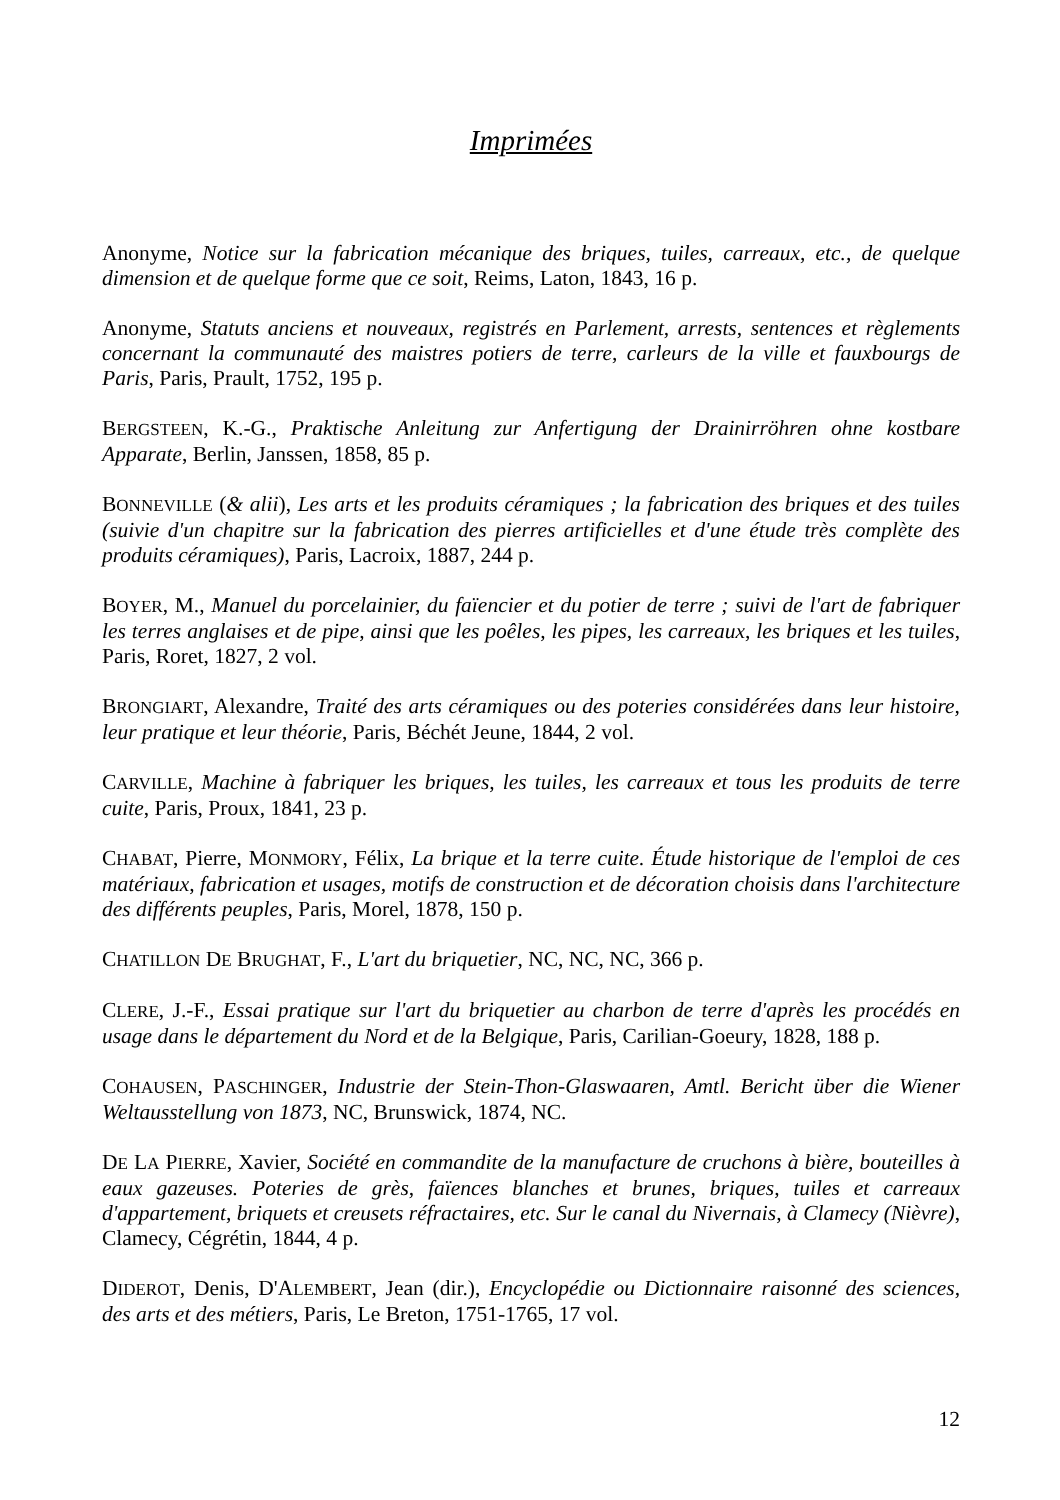Imprimées
Anonyme, Notice sur la fabrication mécanique des briques, tuiles, carreaux, etc., de quelque dimension et de quelque forme que ce soit, Reims, Laton, 1843, 16 p.
Anonyme, Statuts anciens et nouveaux, registrés en Parlement, arrests, sentences et règlements concernant la communauté des maistres potiers de terre, carleurs de la ville et fauxbourgs de Paris, Paris, Prault, 1752, 195 p.
BERGSTEEN, K.-G., Praktische Anleitung zur Anfertigung der Drainirröhren ohne kostbare Apparate, Berlin, Janssen, 1858, 85 p.
BONNEVILLE (& alii), Les arts et les produits céramiques ; la fabrication des briques et des tuiles (suivie d'un chapitre sur la fabrication des pierres artificielles et d'une étude très complète des produits céramiques), Paris, Lacroix, 1887, 244 p.
BOYER, M., Manuel du porcelainier, du faïencier et du potier de terre ; suivi de l'art de fabriquer les terres anglaises et de pipe, ainsi que les poêles, les pipes, les carreaux, les briques et les tuiles, Paris, Roret, 1827, 2 vol.
BRONGIART, Alexandre, Traité des arts céramiques ou des poteries considérées dans leur histoire, leur pratique et leur théorie, Paris, Béchét Jeune, 1844, 2 vol.
CARVILLE, Machine à fabriquer les briques, les tuiles, les carreaux et tous les produits de terre cuite, Paris, Proux, 1841, 23 p.
CHABAT, Pierre, MONMORY, Félix, La brique et la terre cuite. Étude historique de l'emploi de ces matériaux, fabrication et usages, motifs de construction et de décoration choisis dans l'architecture des différents peuples, Paris, Morel, 1878, 150 p.
CHATILLON DE BRUGHAT, F., L'art du briquetier, NC, NC, NC, 366 p.
CLERE, J.-F., Essai pratique sur l'art du briquetier au charbon de terre d'après les procédés en usage dans le département du Nord et de la Belgique, Paris, Carilian-Goeury, 1828, 188 p.
COHAUSEN, PASCHINGER, Industrie der Stein-Thon-Glaswaaren, Amtl. Bericht über die Wiener Weltausstellung von 1873, NC, Brunswick, 1874, NC.
DE LA PIERRE, Xavier, Société en commandite de la manufacture de cruchons à bière, bouteilles à eaux gazeuses. Poteries de grès, faïences blanches et brunes, briques, tuiles et carreaux d'appartement, briquets et creusets réfractaires, etc. Sur le canal du Nivernais, à Clamecy (Nièvre), Clamecy, Cégrétin, 1844, 4 p.
DIDEROT, Denis, D'ALEMBERT, Jean (dir.), Encyclopédie ou Dictionnaire raisonné des sciences, des arts et des métiers, Paris, Le Breton, 1751-1765, 17 vol.
12